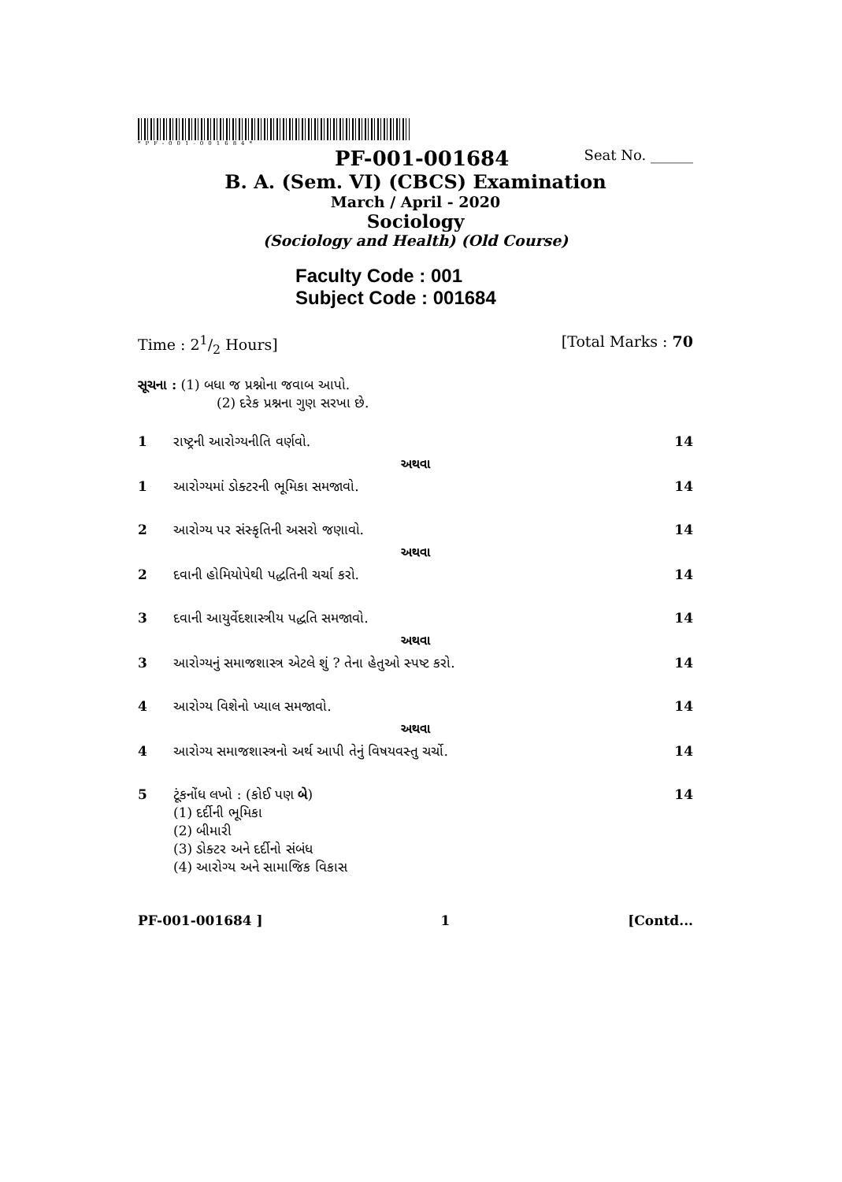*PF-001-001684*
PF-001-001684 Seat No. ______
B. A. (Sem. VI) (CBCS) Examination
March / April - 2020
Sociology
(Sociology and Health) (Old Course)
Faculty Code : 001
Subject Code : 001684
Time : 21/2 Hours] [Total Marks : 70
સૂચના : (1) બધા જ પ્રશ્નોના જવાબ આપો.
(2) દરેક પ્રશ્નના ગુણ સરખા છે.
1 રાષ્ટ્રની આરોગ્યનીતિ વર્ણવો. 14
અથવા
1 આરોગ્યમાં ડોક્ટરની ભૂમિકા સમજાવો. 14
2 આરોગ્ય પર સંસ્કૃતિની અસરો જણાવો. 14
અથવા
2 દવાની હોમિયોપેથી પદ્ધતિની ચર્ચા કરો. 14
3 દવાની આયુર્વેદશાસ્ત્રીય પદ્ધતિ સમજાવો. 14
અથવા
3 આરોગ્યનું સમાજશાસ્ત્ર એટલે શું ? તેના હેતુઓ સ્પષ્ટ કરો. 14
4 આરોગ્ય વિશેનો ખ્યાલ સમજાવો. 14
અથવા
4 આરોગ્ય સમાજશાસ્ત્રનો અર્થ આપી તેનું વિષયવસ્તુ ચર્ચો. 14
5 ટૂંકનોંધ લખો : (કોઈ પણ બે)
(1) દર્દીની ભૂમિકા
(2) બીમારી
(3) ડોક્ટર અને દર્દીનો સંબંધ
(4) આરોગ્ય અને સામાજિક વિકાસ 14
PF-001-001684 ] 1 [Contd...